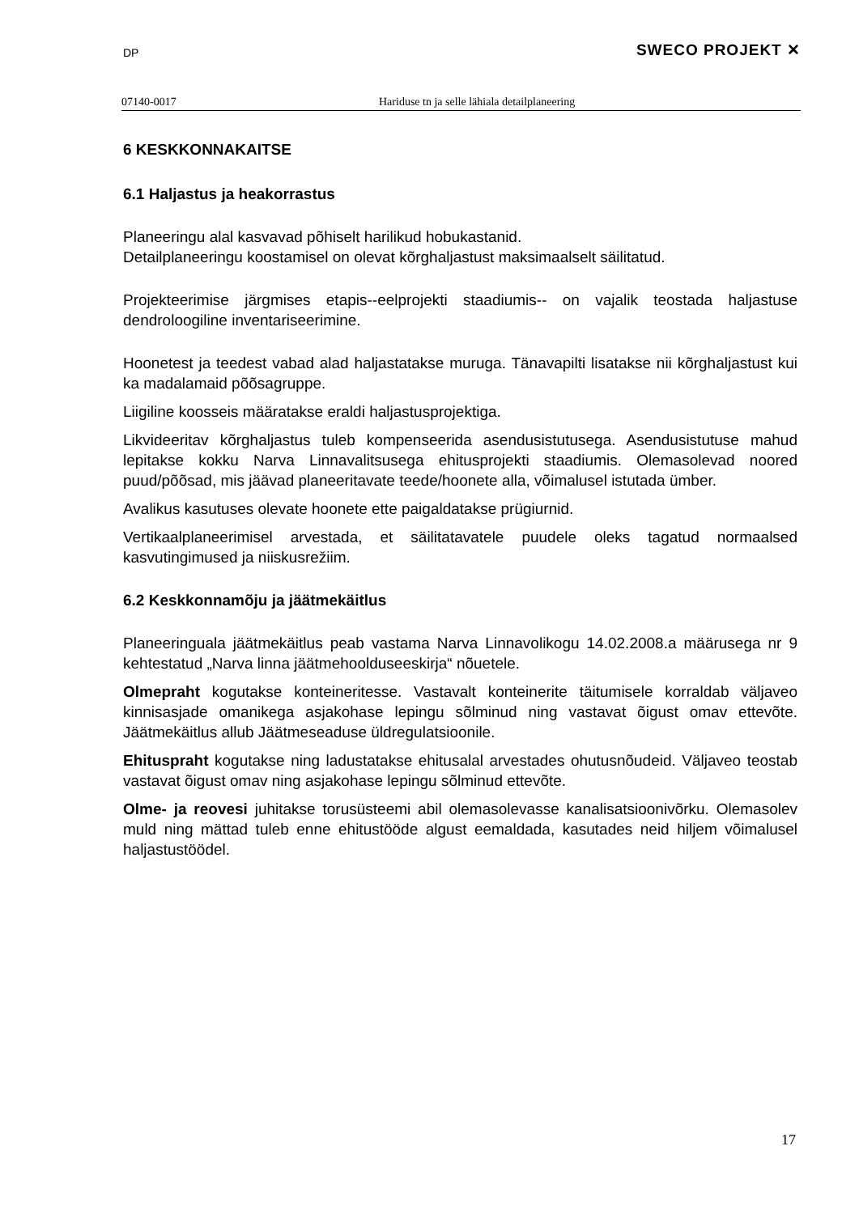DP SWECO PROJEKT ✕
07140-0017 Hariduse tn ja selle lähiala detailplaneering
6 KESKKONNAKAITSE
6.1 Haljastus ja heakorrastus
Planeeringu alal kasvavad põhiselt harilikud hobukastanid.
Detailplaneeringu koostamisel on olevat kõrghaljastust maksimaalselt säilitatud.
Projekteerimise järgmises etapis--eelprojekti staadiumis-- on vajalik teostada haljastuse dendroloogiline inventariseerimine.
Hoonetest ja teedest vabad alad haljastatakse muruga. Tänavapilti lisatakse nii kõrghaljastust kui ka madalamaid põõsagruppe.
Liigiline koosseis määratakse eraldi haljastusprojektiga.
Likvideeritav kõrghaljastus tuleb kompenseerida asendusistutusega. Asendusistutuse mahud lepitakse kokku Narva Linnavalitsusega ehitusprojekti staadiumis. Olemasolevad noored puud/põõsad, mis jäävad planeeritavate teede/hoonete alla, võimalusel istutada ümber.
Avalikus kasutuses olevate hoonete ette paigaldatakse prügiurnid.
Vertikaalplaneerimisel arvestada, et säilitatavatele puudele oleks tagatud normaalsed kasvutingimused ja niiskusrežiim.
6.2 Keskkonnamõju ja jäätmekäitlus
Planeeringuala jäätmekäitlus peab vastama Narva Linnavolikogu 14.02.2008.a määrusega nr 9 kehtestatud „Narva linna jäätmehoolduseeskirja“ nõuetele.
Olmepraht kogutakse konteineritesse. Vastavalt konteinerite täitumisele korraldab väljaveo kinnisasjade omanikega asjakohase lepingu sõlminud ning vastavat õigust omav ettevõte. Jäätmekäitlus allub Jäätmeseaduse üldregulatsioonile.
Ehituspraht kogutakse ning ladustatakse ehitusalal arvestades ohutusnõudeid. Väljaveo teostab vastavat õigust omav ning asjakohase lepingu sõlminud ettevõte.
Olme- ja reovesi juhitakse torusüsteemi abil olemasolevasse kanalisatsioonivõrku. Olemasolev muld ning mättad tuleb enne ehitustööde algust eemaldada, kasutades neid hiljem võimalusel haljastustöödel.
17